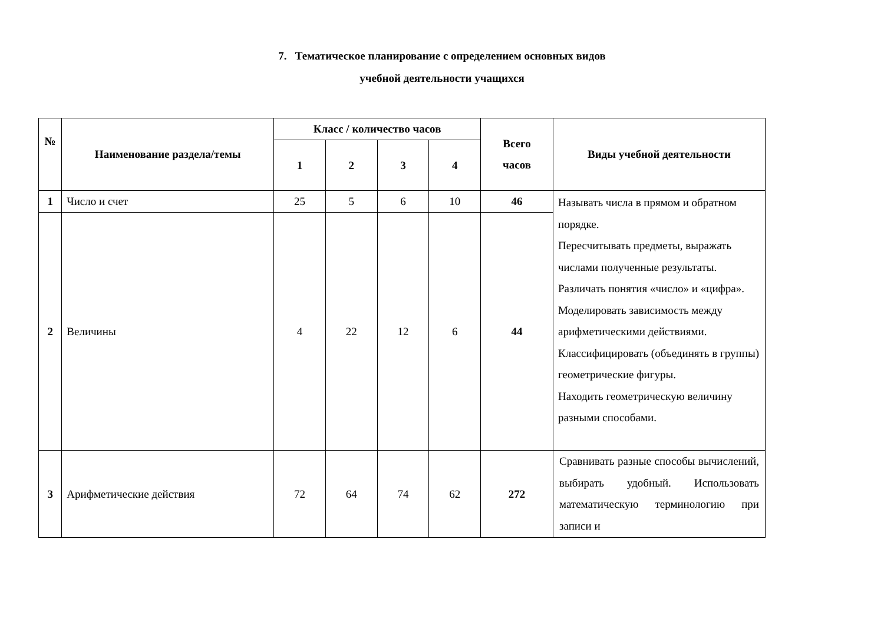7. Тематическое планирование с определением основных видов
учебной деятельности учащихся
| № | Наименование раздела/темы | Класс / количество часов | | | | Всего часов | Виды учебной деятельности |
| --- | --- | --- | --- | --- | --- | --- | --- |
| | | 1 | 2 | 3 | 4 | | |
| 1 | Число и счет | 25 | 5 | 6 | 10 | 46 | Называть числа в прямом и обратном порядке. Пересчитывать предметы, выражать числами полученные результаты. Различать понятия «число» и «цифра». Моделировать зависимость между арифметическими действиями. Классифицировать (объединять в группы) геометрические фигуры. Находить геометрическую величину разными способами. |
| 2 | Величины | 4 | 22 | 12 | 6 | 44 | |
| 3 | Арифметические действия | 72 | 64 | 74 | 62 | 272 | Сравнивать разные способы вычислений, выбирать удобный. Использовать математическую терминологию при записи и |